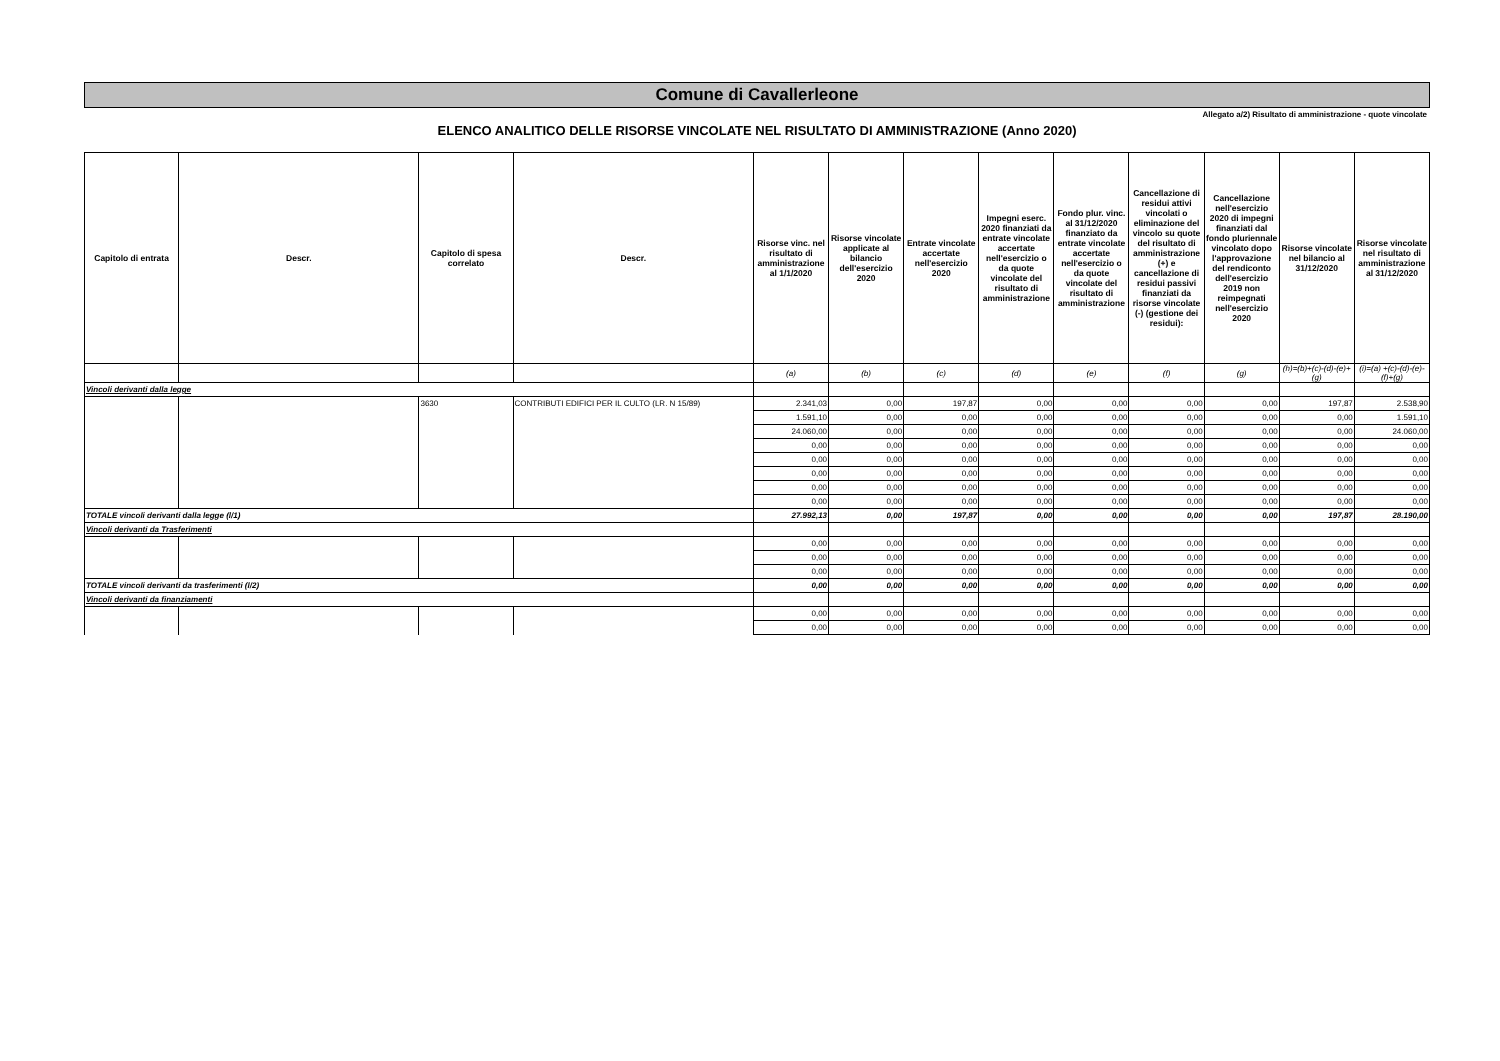Comune di Cavallerleone
Allegato a/2) Risultato di amministrazione - quote vincolate
ELENCO ANALITICO DELLE RISORSE VINCOLATE NEL RISULTATO DI AMMINISTRAZIONE (Anno 2020)
| Capitolo di entrata | Descr. | Capitolo di spesa correlato | Descr. | Risorse vinc. nel risultato di amministrazione al 1/1/2020 | Risorse vincolate applicate al bilancio dell'esercizio 2020 | Entrate vincolate accertate nell'esercizio 2020 | Impegni eserc. 2020 finanziati da entrate vincolate accertate nell'esercizio o da quote vincolate del risultato di amministrazione | Fondo plur. vinc. al 31/12/2020 finanziato da entrate vincolate accertate nell'esercizio o da quote vincolate del risultato di amministrazione | Cancellazione di residui attivi vincolati o eliminazione del vincolo su quote del risultato di amministrazione (+) e cancellazione di residui passivi finanziati da risorse vincolate (-) (gestione dei residui): | Cancellazione nell'esercizio 2020 di impegni finanziati dal fondo pluriennale vincolato dopo l'approvazione del rendiconto dell'esercizio 2019 non reimpegnati nell'esercizio 2020 | Risorse vincolate nel bilancio al 31/12/2020 | Risorse vincolate nel risultato di amministrazione al 31/12/2020 |
| --- | --- | --- | --- | --- | --- | --- | --- | --- | --- | --- | --- | --- |
| | | | | (a) | (b) | (c) | (d) | (e) | (f) | (g) | (h)=(b)+(c)-(d)-(e)+(g) | (i)=(a) +(c)-(d)-(e)-(f)+(g) |
| Vincoli derivanti dalla legge | | | | | | | | | | | | |
| | | 3630 | CONTRIBUTI EDIFICI PER IL CULTO (LR. N 15/89) | 2.341,03 | 0,00 | 197,87 | 0,00 | 0,00 | 0,00 | 0,00 | 197,87 | 2.538,90 |
| | | | | 1.591,10 | 0,00 | 0,00 | 0,00 | 0,00 | 0,00 | 0,00 | 0,00 | 1.591,10 |
| | | | | 24.060,00 | 0,00 | 0,00 | 0,00 | 0,00 | 0,00 | 0,00 | 0,00 | 24.060,00 |
| | | | | 0,00 | 0,00 | 0,00 | 0,00 | 0,00 | 0,00 | 0,00 | 0,00 | 0,00 |
| | | | | 0,00 | 0,00 | 0,00 | 0,00 | 0,00 | 0,00 | 0,00 | 0,00 | 0,00 |
| | | | | 0,00 | 0,00 | 0,00 | 0,00 | 0,00 | 0,00 | 0,00 | 0,00 | 0,00 |
| | | | | 0,00 | 0,00 | 0,00 | 0,00 | 0,00 | 0,00 | 0,00 | 0,00 | 0,00 |
| | | | | 0,00 | 0,00 | 0,00 | 0,00 | 0,00 | 0,00 | 0,00 | 0,00 | 0,00 |
| TOTALE vincoli derivanti dalla legge (l/1) | | | | 27.992,13 | 0,00 | 197,87 | 0,00 | 0,00 | 0,00 | 0,00 | 197,87 | 28.190,00 |
| Vincoli derivanti da Trasferimenti | | | | | | | | | | | | |
| | | | | 0,00 | 0,00 | 0,00 | 0,00 | 0,00 | 0,00 | 0,00 | 0,00 | 0,00 |
| | | | | 0,00 | 0,00 | 0,00 | 0,00 | 0,00 | 0,00 | 0,00 | 0,00 | 0,00 |
| | | | | 0,00 | 0,00 | 0,00 | 0,00 | 0,00 | 0,00 | 0,00 | 0,00 | 0,00 |
| TOTALE vincoli derivanti da trasferimenti (l/2) | | | | 0,00 | 0,00 | 0,00 | 0,00 | 0,00 | 0,00 | 0,00 | 0,00 | 0,00 |
| Vincoli derivanti da finanziamenti | | | | | | | | | | | | |
| | | | | 0,00 | 0,00 | 0,00 | 0,00 | 0,00 | 0,00 | 0,00 | 0,00 | 0,00 |
| | | | | 0,00 | 0,00 | 0,00 | 0,00 | 0,00 | 0,00 | 0,00 | 0,00 | 0,00 |